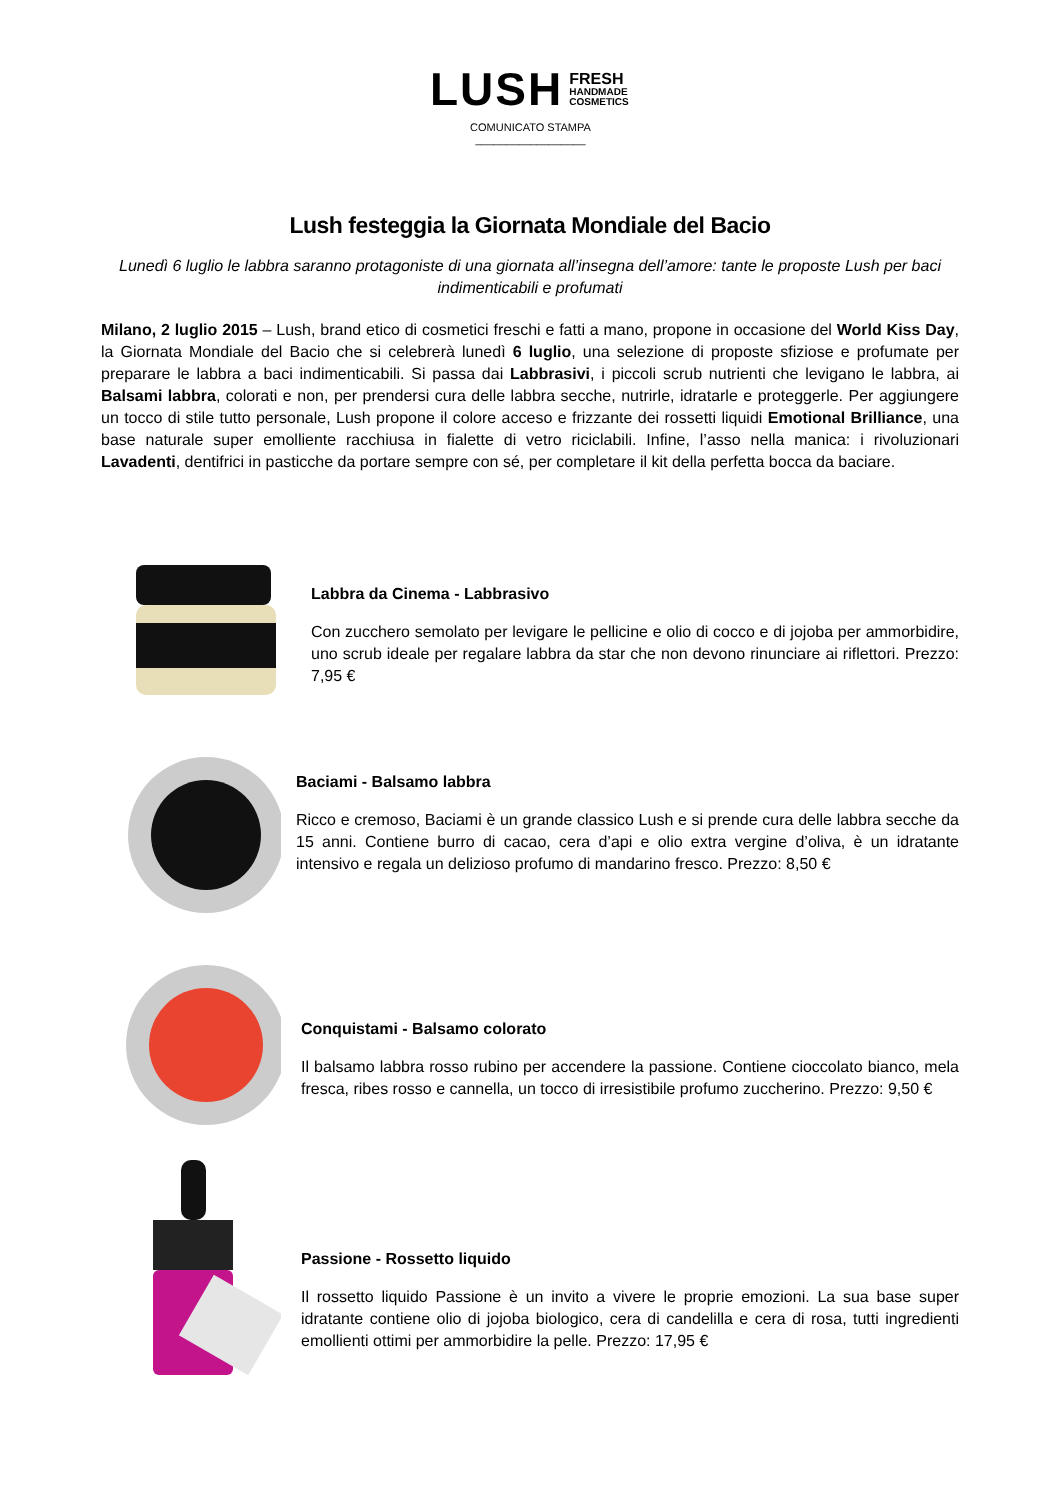LUSH FRESH
HANDMADE
COSMETICS
COMUNICATO STAMPA
__________________
Lush festeggia la Giornata Mondiale del Bacio
Lunedì 6 luglio le labbra saranno protagoniste di una giornata all’insegna dell’amore: tante le proposte Lush per baci indimenticabili e profumati
Milano, 2 luglio 2015 – Lush, brand etico di cosmetici freschi e fatti a mano, propone in occasione del World Kiss Day, la Giornata Mondiale del Bacio che si celebrerà lunedì 6 luglio, una selezione di proposte sfiziose e profumate per preparare le labbra a baci indimenticabili. Si passa dai Labbrasivi, i piccoli scrub nutrienti che levigano le labbra, ai Balsami labbra, colorati e non, per prendersi cura delle labbra secche, nutrirle, idratarle e proteggerle. Per aggiungere un tocco di stile tutto personale, Lush propone il colore acceso e frizzante dei rossetti liquidi Emotional Brilliance, una base naturale super emolliente racchiusa in fialette di vetro riciclabili. Infine, l’asso nella manica: i rivoluzionari Lavadenti, dentifrici in pasticche da portare sempre con sé, per completare il kit della perfetta bocca da baciare.
Labbra da Cinema - Labbrasivo
Con zucchero semolato per levigare le pellicine e olio di cocco e di jojoba per ammorbidire, uno scrub ideale per regalare labbra da star che non devono rinunciare ai riflettori. Prezzo: 7,95 €
Baciami - Balsamo labbra
Ricco e cremoso, Baciami è un grande classico Lush e si prende cura delle labbra secche da 15 anni. Contiene burro di cacao, cera d’api e olio extra vergine d’oliva, è un idratante intensivo e regala un delizioso profumo di mandarino fresco. Prezzo: 8,50 €
Conquistami - Balsamo colorato
Il balsamo labbra rosso rubino per accendere la passione. Contiene cioccolato bianco, mela fresca, ribes rosso e cannella, un tocco di irresistibile profumo zuccherino. Prezzo: 9,50 €
Passione - Rossetto liquido
Il rossetto liquido Passione è un invito a vivere le proprie emozioni. La sua base super idratante contiene olio di jojoba biologico, cera di candelilla e cera di rosa, tutti ingredienti emollienti ottimi per ammorbidire la pelle. Prezzo: 17,95 €